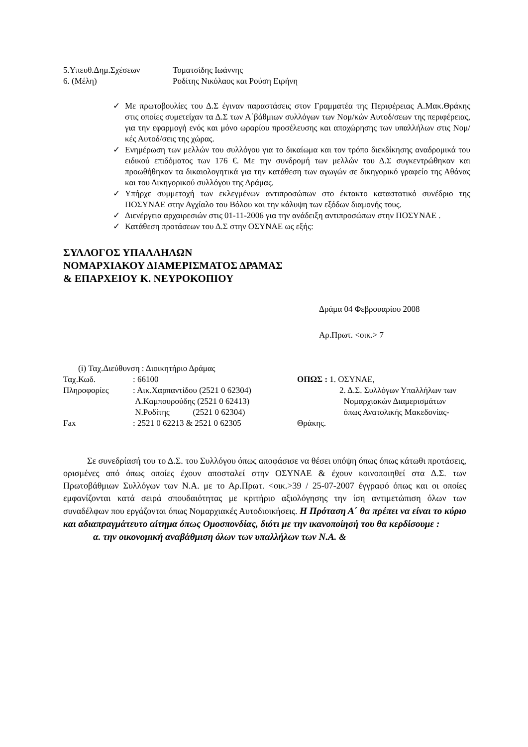5.Υπευθ.Δημ.Σχέσεων Τοματσίδης Ιωάννης
6. (Μέλη) Ροδίτης Νικόλαος και Ρούση Ειρήνη
✓ Με πρωτοβουλίες του Δ.Σ έγιναν παραστάσεις στον Γραμματέα της Περιφέρειας Α.Μακ.Θράκης στις οποίες συμετείχαν τα Δ.Σ των Α΄βάθμιων συλλόγων των Νομ/κών Αυτοδ/σεων της περιφέρειας, για την εφαρμογή ενός και μόνο ωραρίου προσέλευσης και αποχώρησης των υπαλλήλων στις Νομ/κές Αυτοδ/σεις της χώρας.
✓ Ενημέρωση των μελλών του συλλόγου για το δικαίωμα και τον τρόπο διεκδίκησης αναδρομικά του ειδικού επιδόματος των 176 €. Με την συνδρομή των μελλών του Δ.Σ συγκεντρώθηκαν και προωθήθηκαν τα δικαιολογητικά για την κατάθεση των αγωγών σε δικηγορικό γραφείο της Αθάνας και του Δικηγορικού συλλόγου της Δράμας.
✓ Υπήρχε συμμετοχή των εκλεγμένων αντιπροσώπων στο έκτακτο καταστατικό συνέδριο της ΠΟΣΥΝΑΕ στην Αγχίαλο του Βόλου και την κάλυψη των εξόδων διαμονής τους.
✓ Διενέργεια αρχαιρεσιών στις 01-11-2006 για την ανάδειξη αντιπροσώπων στην ΠΟΣΥΝΑΕ .
✓ Κατάθεση προτάσεων του Δ.Σ στην ΟΣΥΝΑΕ ως εξής:
ΣΥΛΛΟΓΟΣ ΥΠΑΛΛΗΛΩΝ
ΝΟΜΑΡΧΙΑΚΟΥ ΔΙΑΜΕΡΙΣΜΑΤΟΣ ΔΡΑΜΑΣ
& ΕΠΑΡΧΕΙΟΥ Κ. ΝΕΥΡΟΚΟΠΙΟΥ
Δράμα 04 Φεβρουαρίου 2008
Αρ.Πρωτ. <οικ.> 7
(i) Ταχ.Διεύθυνση : Διοικητήριο Δράμας
Ταχ.Κωδ.: 66100
Πληροφορίες: Αικ.Χαρπαντίδου (2521 0 62304)
Λ.Καμπουρούδης (2521 0 62413)
Ν.Ροδίτης (2521 0 62304)
Fax: 2521 0 62213 & 2521 0 62305
ΟΠΩΣ : 1. ΟΣΥΝΑΕ,
2. Δ.Σ. Συλλόγων Υπαλλήλων των
Νομαρχιακών Διαμερισμάτων
όπως Ανατολικής Μακεδονίας-
Θράκης.
Σε συνεδρίασή του το Δ.Σ. του Συλλόγου όπως αποφάσισε να θέσει υπόψη όπως όπως κάτωθι προτάσεις, ορισμένες από όπως οποίες έχουν αποσταλεί στην ΟΣΥΝΑΕ & έχουν κοινοποιηθεί στα Δ.Σ. των Πρωτοβάθμιων Συλλόγων των Ν.Α. με το Αρ.Πρωτ. <οικ.>39 / 25-07-2007 έγγραφό όπως και οι οποίες εμφανίζονται κατά σειρά σπουδαιότητας με κριτήριο αξιολόγησης την ίση αντιμετώπιση όλων των συναδέλφων που εργάζονται όπως Νομαρχιακές Αυτοδιοικήσεις. Η Πρόταση Α΄ θα πρέπει να είναι το κύριο και αδιαπραγμάτευτο αίτημα όπως Ομοσπονδίας, διότι με την ικανοποίησή του θα κερδίσουμε :
α. την οικονομική αναβάθμιση όλων των υπαλλήλων των Ν.Α. &